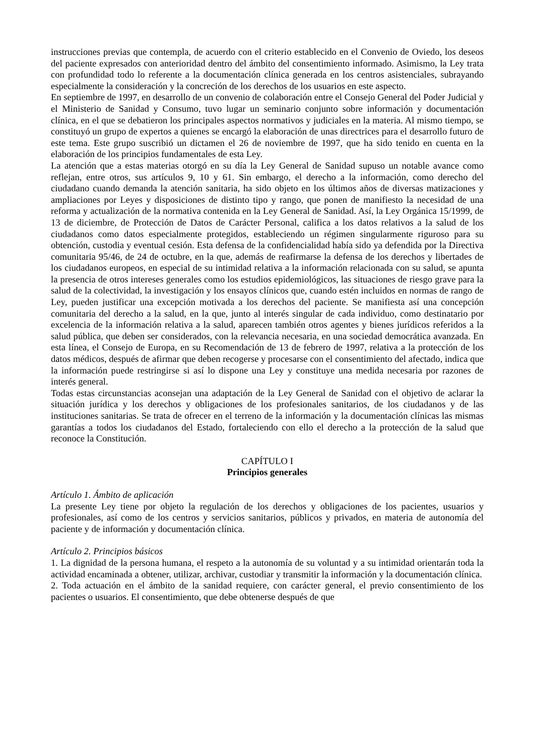instrucciones previas que contempla, de acuerdo con el criterio establecido en el Convenio de Oviedo, los deseos del paciente expresados con anterioridad dentro del ámbito del consentimiento informado. Asimismo, la Ley trata con profundidad todo lo referente a la documentación clínica generada en los centros asistenciales, subrayando especialmente la consideración y la concreción de los derechos de los usuarios en este aspecto.
En septiembre de 1997, en desarrollo de un convenio de colaboración entre el Consejo General del Poder Judicial y el Ministerio de Sanidad y Consumo, tuvo lugar un seminario conjunto sobre información y documentación clínica, en el que se debatieron los principales aspectos normativos y judiciales en la materia. Al mismo tiempo, se constituyó un grupo de expertos a quienes se encargó la elaboración de unas directrices para el desarrollo futuro de este tema. Este grupo suscribió un dictamen el 26 de noviembre de 1997, que ha sido tenido en cuenta en la elaboración de los principios fundamentales de esta Ley.
La atención que a estas materias otorgó en su día la Ley General de Sanidad supuso un notable avance como reflejan, entre otros, sus artículos 9, 10 y 61. Sin embargo, el derecho a la información, como derecho del ciudadano cuando demanda la atención sanitaria, ha sido objeto en los últimos años de diversas matizaciones y ampliaciones por Leyes y disposiciones de distinto tipo y rango, que ponen de manifiesto la necesidad de una reforma y actualización de la normativa contenida en la Ley General de Sanidad. Así, la Ley Orgánica 15/1999, de 13 de diciembre, de Protección de Datos de Carácter Personal, califica a los datos relativos a la salud de los ciudadanos como datos especialmente protegidos, estableciendo un régimen singularmente riguroso para su obtención, custodia y eventual cesión. Esta defensa de la confidencialidad había sido ya defendida por la Directiva comunitaria 95/46, de 24 de octubre, en la que, además de reafirmarse la defensa de los derechos y libertades de los ciudadanos europeos, en especial de su intimidad relativa a la información relacionada con su salud, se apunta la presencia de otros intereses generales como los estudios epidemiológicos, las situaciones de riesgo grave para la salud de la colectividad, la investigación y los ensayos clínicos que, cuando estén incluidos en normas de rango de Ley, pueden justificar una excepción motivada a los derechos del paciente. Se manifiesta así una concepción comunitaria del derecho a la salud, en la que, junto al interés singular de cada individuo, como destinatario por excelencia de la información relativa a la salud, aparecen también otros agentes y bienes jurídicos referidos a la salud pública, que deben ser considerados, con la relevancia necesaria, en una sociedad democrática avanzada. En esta línea, el Consejo de Europa, en su Recomendación de 13 de febrero de 1997, relativa a la protección de los datos médicos, después de afirmar que deben recogerse y procesarse con el consentimiento del afectado, indica que la información puede restringirse si así lo dispone una Ley y constituye una medida necesaria por razones de interés general.
Todas estas circunstancias aconsejan una adaptación de la Ley General de Sanidad con el objetivo de aclarar la situación jurídica y los derechos y obligaciones de los profesionales sanitarios, de los ciudadanos y de las instituciones sanitarias. Se trata de ofrecer en el terreno de la información y la documentación clínicas las mismas garantías a todos los ciudadanos del Estado, fortaleciendo con ello el derecho a la protección de la salud que reconoce la Constitución.
CAPÍTULO I
Principios generales
Artículo 1. Ámbito de aplicación
La presente Ley tiene por objeto la regulación de los derechos y obligaciones de los pacientes, usuarios y profesionales, así como de los centros y servicios sanitarios, públicos y privados, en materia de autonomía del paciente y de información y documentación clínica.
Artículo 2. Principios básicos
1. La dignidad de la persona humana, el respeto a la autonomía de su voluntad y a su intimidad orientarán toda la actividad encaminada a obtener, utilizar, archivar, custodiar y transmitir la información y la documentación clínica.
2. Toda actuación en el ámbito de la sanidad requiere, con carácter general, el previo consentimiento de los pacientes o usuarios. El consentimiento, que debe obtenerse después de que